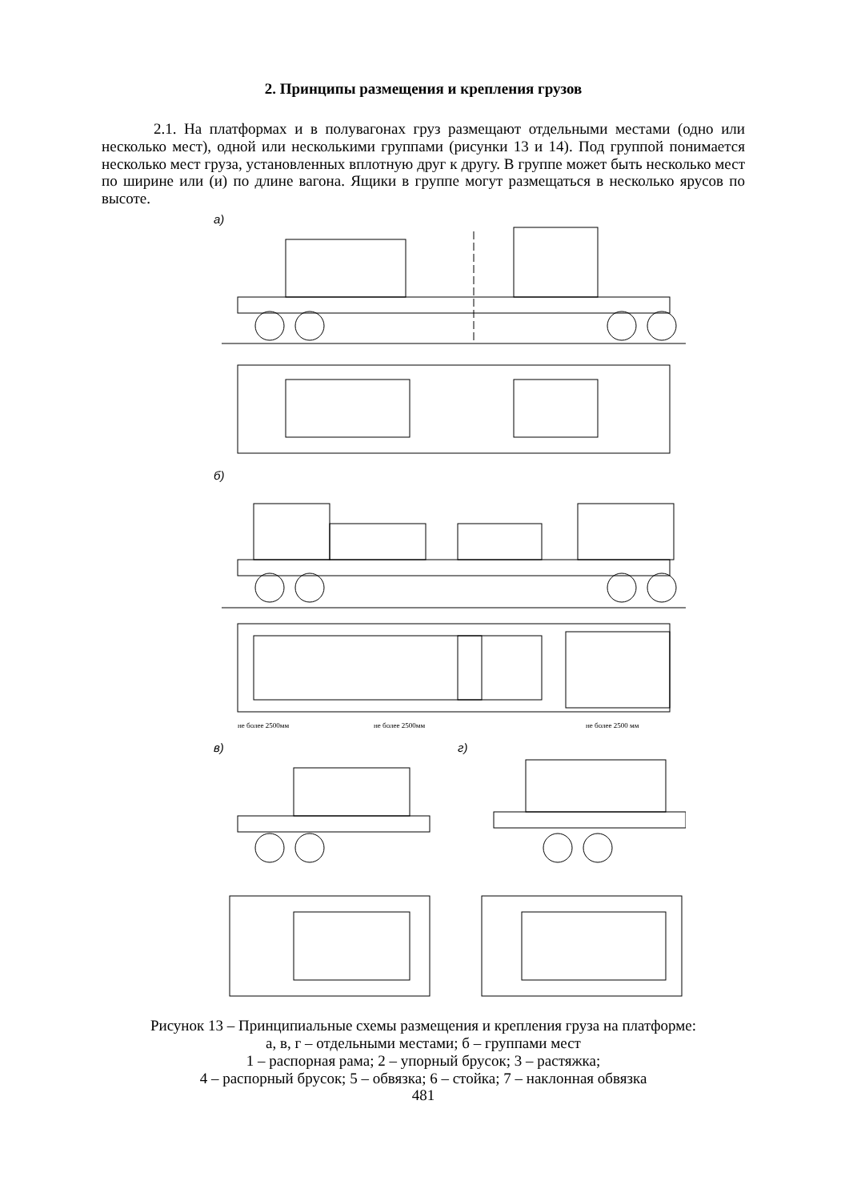2. Принципы размещения и крепления грузов
2.1. На платформах и в полувагонах груз размещают отдельными местами (одно или несколько мест), одной или несколькими группами (рисунки 13 и 14). Под группой понимается несколько мест груза, установленных вплотную друг к другу. В группе может быть несколько мест по ширине или (и) по длине вагона. Ящики в группе могут размещаться в несколько ярусов по высоте.
а)
б)
не более 2500мм
не более 2500мм
не более 2500 мм
в)
г)
Рисунок 13 – Принципиальные схемы размещения и крепления груза на платформе:
а, в, г – отдельными местами; б – группами мест
1 – распорная рама; 2 – упорный брусок; 3 – растяжка;
4 – распорный брусок; 5 – обвязка; 6 – стойка; 7 – наклонная обвязка
481